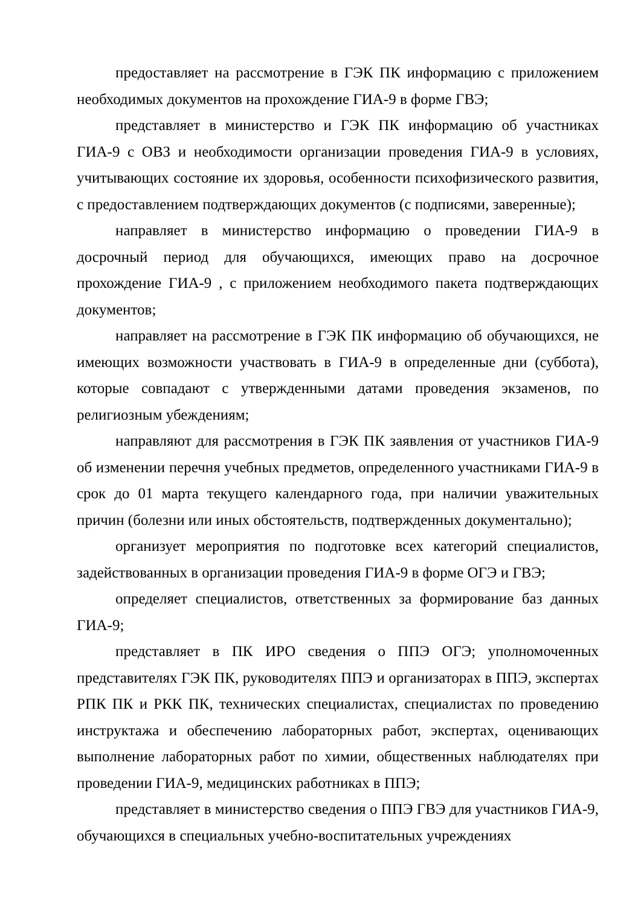предоставляет на рассмотрение в ГЭК ПК информацию с приложением необходимых документов на прохождение ГИА-9 в форме ГВЭ;
представляет в министерство и ГЭК ПК информацию об участниках ГИА-9 с ОВЗ и необходимости организации проведения ГИА-9 в условиях, учитывающих состояние их здоровья, особенности психофизического развития, с предоставлением подтверждающих документов (с подписями, заверенные);
направляет в министерство информацию о проведении ГИА-9 в досрочный период для обучающихся, имеющих право на досрочное прохождение ГИА-9 , с приложением необходимого пакета подтверждающих документов;
направляет на рассмотрение в ГЭК ПК информацию об обучающихся, не имеющих возможности участвовать в ГИА-9 в определенные дни (суббота), которые совпадают с утвержденными датами проведения экзаменов, по религиозным убеждениям;
направляют для рассмотрения в ГЭК ПК заявления от участников ГИА-9 об изменении перечня учебных предметов, определенного участниками ГИА-9 в срок до 01 марта текущего календарного года, при наличии уважительных причин (болезни или иных обстоятельств, подтвержденных документально);
организует мероприятия по подготовке всех категорий специалистов, задействованных в организации проведения ГИА-9 в форме ОГЭ и ГВЭ;
определяет специалистов, ответственных за формирование баз данных ГИА-9;
представляет в ПК ИРО сведения о ППЭ ОГЭ; уполномоченных представителях ГЭК ПК, руководителях ППЭ и организаторах в ППЭ, экспертах РПК ПК и РКК ПК, технических специалистах, специалистах по проведению инструктажа и обеспечению лабораторных работ, экспертах, оценивающих выполнение лабораторных работ по химии, общественных наблюдателях при проведении ГИА-9, медицинских работниках в ППЭ;
представляет в министерство сведения о ППЭ ГВЭ для участников ГИА-9, обучающихся в специальных учебно-воспитательных учреждениях